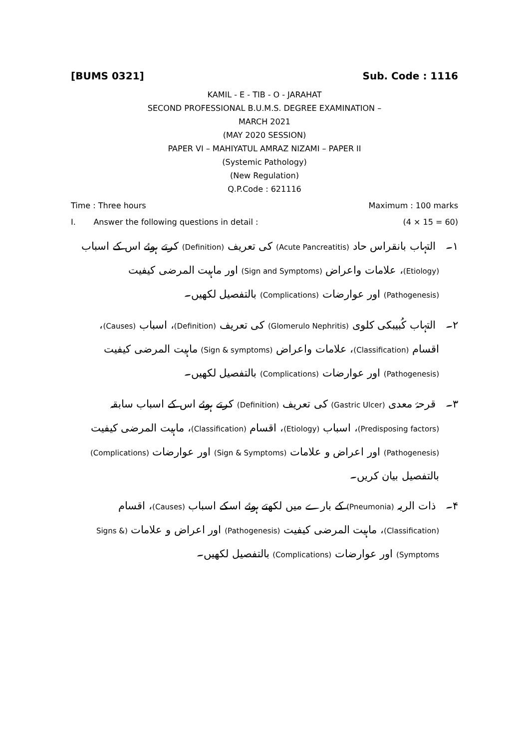[BUMS 0321] Sub. Code : 1116
KAMIL - E - TIB - O - JARAHAT
SECOND PROFESSIONAL B.U.M.S. DEGREE EXAMINATION –
MARCH 2021
(MAY 2020 SESSION)
PAPER VI – MAHIYATUL AMRAZ NIZAMI – PAPER II
(Systemic Pathology)
(New Regulation)
Q.P.Code : 621116
Time : Three hours Maximum : 100 marks
I. Answer the following questions in detail : (4 × 15 = 60)
۱۔ التہاب بانقراس حاد (Acute Pancreatitis) کی تعریف (Definition) کرتے ہوئے اس کے اسباب (Etiology)، علامات واعراض (Sign and Symptoms) اور ماہیت المرضی کیفیت (Pathogenesis) اور عوارضات (Complications) بالتفصیل لکھیں۔
۲۔ التہاب کُبیبکی کلوی (Glomerulo Nephritis) کی تعریف (Definition)، اسباب (Causes)، اقسام (Classification)، علامات واعراض (Sign & symptoms) ماہیت المرضی کیفیت (Pathogenesis) اور عوارضات (Complications) بالتفصیل لکھیں۔
۳۔ قرحۂ معدی (Gastric Ulcer) کی تعریف (Definition) کرتے ہوئے اس کے اسباب سابقہ (Predisposing factors)، اسباب (Etiology)، اقسام (Classification)، ماہیت المرضی کیفیت (Pathogenesis) اور اعراض و علامات (Sign & Symptoms) اور عوارضات (Complications) بالتفصیل بیان کریں۔
۴۔ ذات الریہ (Pneumonia) کے بارے میں لکھتے ہوئے اسکے اسباب (Causes)، اقسام (Classification)، ماہیت المرضی کیفیت (Pathogenesis) اور اعراض و علامات (Signs & Symptoms) اور عوارضات (Complications) بالتفصیل لکھیں۔